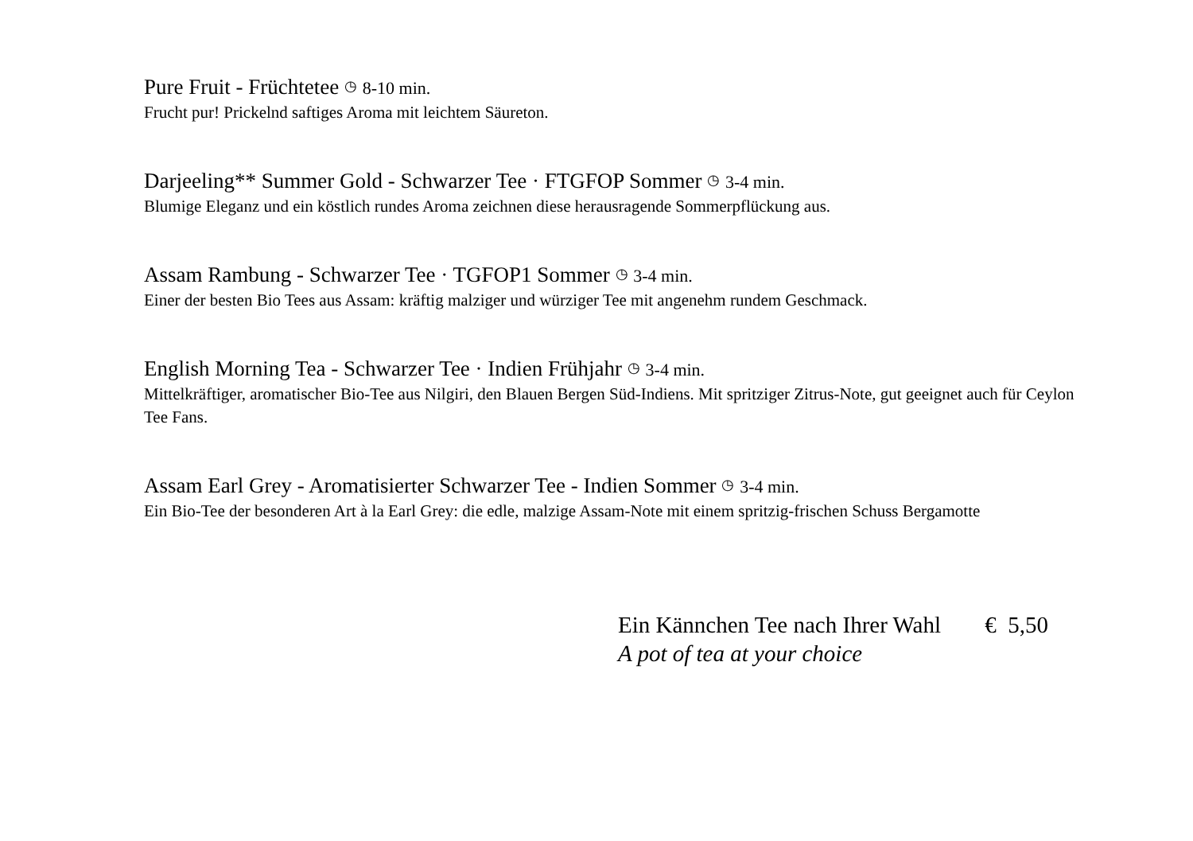Pure Fruit - Früchtetee ◷ 8-10 min.
Frucht pur! Prickelnd saftiges Aroma mit leichtem Säureton.
Darjeeling** Summer Gold - Schwarzer Tee · FTGFOP Sommer ◷ 3-4 min.
Blumige Eleganz und ein köstlich rundes Aroma zeichnen diese herausragende Sommerpflückung aus.
Assam Rambung - Schwarzer Tee · TGFOP1 Sommer ◷ 3-4 min.
Einer der besten Bio Tees aus Assam: kräftig malziger und würziger Tee mit angenehm rundem Geschmack.
English Morning Tea - Schwarzer Tee · Indien Frühjahr ◷ 3-4 min.
Mittelkräftiger, aromatischer Bio-Tee aus Nilgiri, den Blauen Bergen Süd-Indiens. Mit spritziger Zitrus-Note, gut geeignet auch für Ceylon Tee Fans.
Assam Earl Grey - Aromatisierter Schwarzer Tee - Indien Sommer ◷ 3-4 min.
Ein Bio-Tee der besonderen Art à la Earl Grey: die edle, malzige Assam-Note mit einem spritzig-frischen Schuss Bergamotte
Ein Kännchen Tee nach Ihrer Wahl € 5,50
A pot of tea at your choice